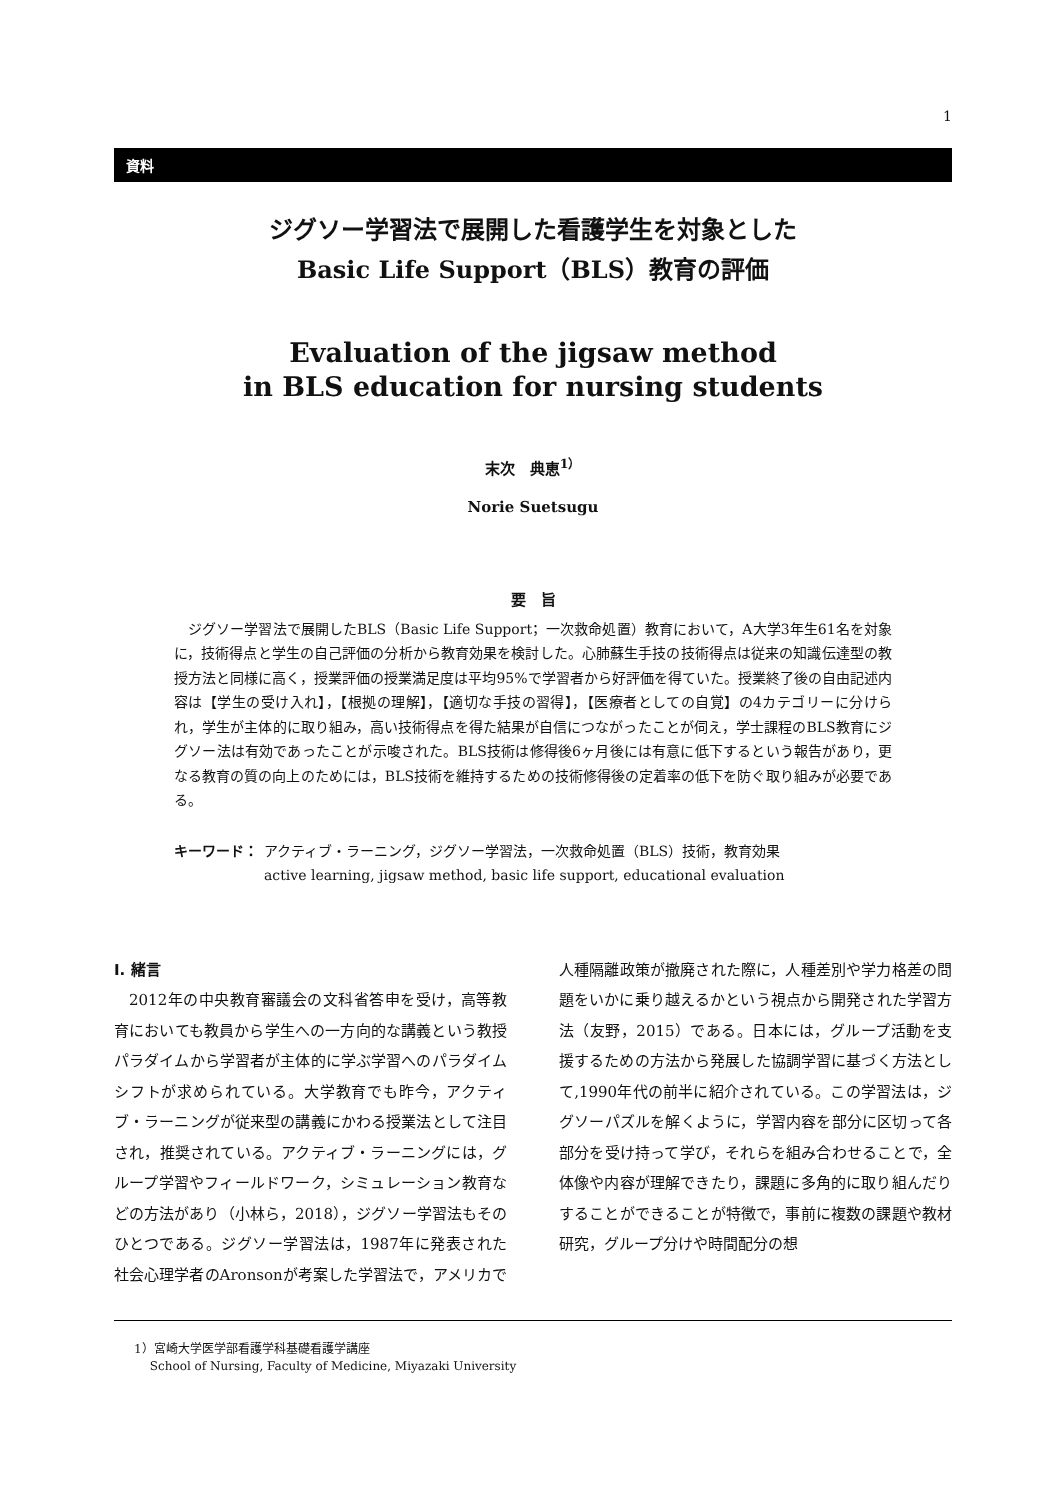1
資料
ジグソー学習法で展開した看護学生を対象とした
Basic Life Support（BLS）教育の評価
Evaluation of the jigsaw method
in BLS education for nursing students
末次　典恵<sup>1）</sup>
Norie Suetsugu
要　旨
ジグソー学習法で展開したBLS（Basic Life Support；一次救命処置）教育において，A大学3年生61名を対象に，技術得点と学生の自己評価の分析から教育効果を検討した。心肺蘇生手技の技術得点は従来の知識伝達型の教授方法と同様に高く，授業評価の授業満足度は平均95%で学習者から好評価を得ていた。授業終了後の自由記述内容は【学生の受け入れ】，【根拠の理解】，【適切な手技の習得】，【医療者としての自覚】の4カテゴリーに分けられ，学生が主体的に取り組み，高い技術得点を得た結果が自信につながったことが伺え，学士課程のBLS教育にジグソー法は有効であったことが示唆された。BLS技術は修得後6ヶ月後には有意に低下するという報告があり，更なる教育の質の向上のためには，BLS技術を維持するための技術修得後の定着率の低下を防ぐ取り組みが必要である。
キーワード： アクティブ・ラーニング，ジグソー学習法，一次救命処置（BLS）技術，教育効果
active learning, jigsaw method, basic life support, educational evaluation
I. 緒言
2012年の中央教育審議会の文科省答申を受け，高等教育においても教員から学生への一方向的な講義という教授パラダイムから学習者が主体的に学ぶ学習へのパラダイムシフトが求められている。大学教育でも昨今，アクティブ・ラーニングが従来型の講義にかわる授業法として注目され，推奨されている。アクティブ・ラーニングには，グループ学習やフィールドワーク，シミュレーション教育などの方法があり（小林ら，2018），ジグソー学習法もそのひとつである。ジグソー学習法は，1987年に発表された社会心理学者のAronsonが考案した学習法で，アメリカで人種隔離政策が撤廃された際に，人種差別や学力格差の問題をいかに乗り越えるかという視点から開発された学習方法（友野，2015）である。日本には，グループ活動を支援するための方法から発展した協調学習に基づく方法として,1990年代の前半に紹介されている。この学習法は，ジグソーパズルを解くように，学習内容を部分に区切って各部分を受け持って学び，それらを組み合わせることで，全体像や内容が理解できたり，課題に多角的に取り組んだりすることができることが特徴で，事前に複数の課題や教材研究，グループ分けや時間配分の想
1）宮崎大学医学部看護学科基礎看護学講座
　 School of Nursing, Faculty of Medicine, Miyazaki University